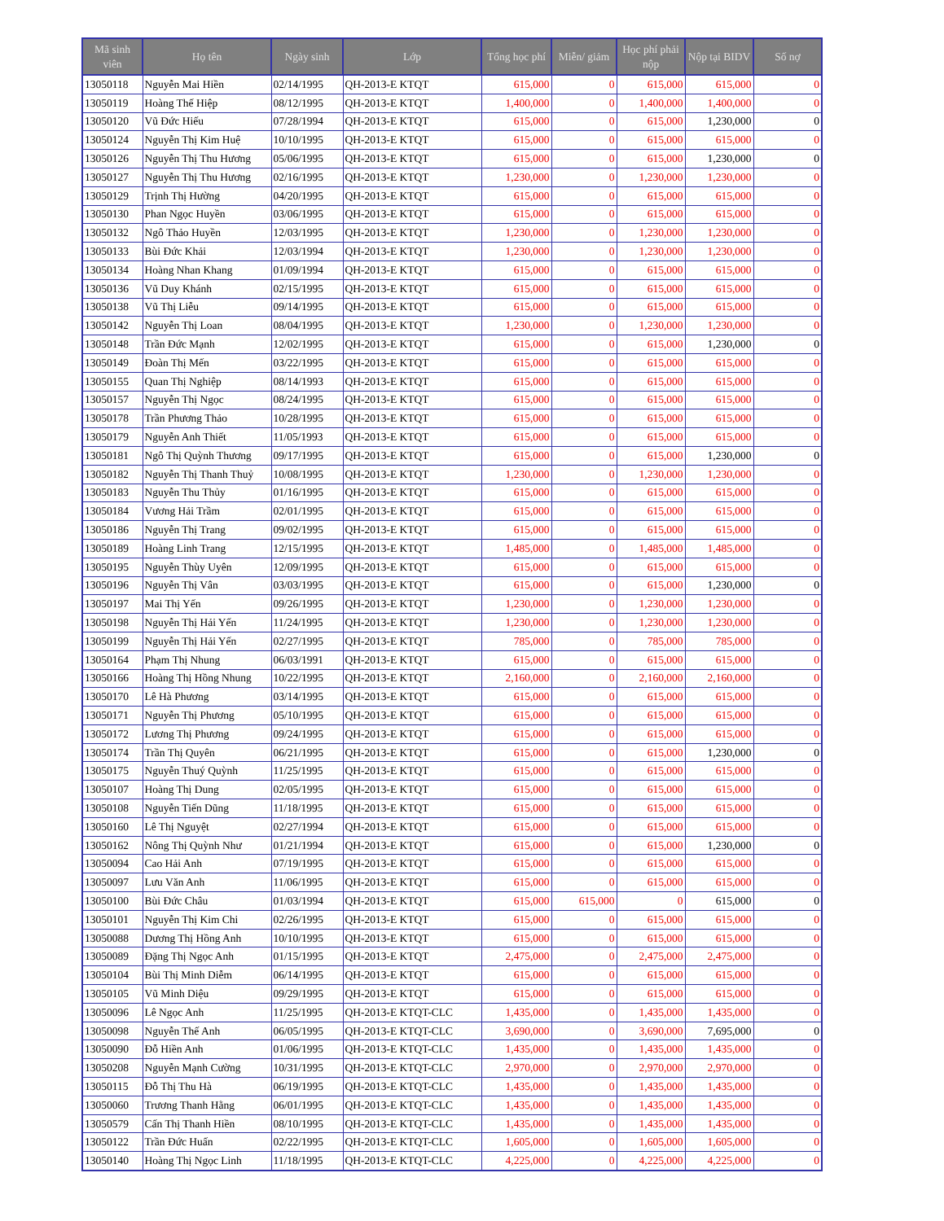| Mã sinh viên | Họ tên | Ngày sinh | Lớp | Tổng học phí | Miễn/ giảm | Học phí phải nộp | Nộp tại BIDV | Số nợ |
| --- | --- | --- | --- | --- | --- | --- | --- | --- |
| 13050118 | Nguyễn Mai Hiền | 02/14/1995 | QH-2013-E KTQT | 615,000 | 0 | 615,000 | 615,000 | 0 |
| 13050119 | Hoàng Thế Hiệp | 08/12/1995 | QH-2013-E KTQT | 1,400,000 | 0 | 1,400,000 | 1,400,000 | 0 |
| 13050120 | Vũ Đức Hiếu | 07/28/1994 | QH-2013-E KTQT | 615,000 | 0 | 615,000 | 1,230,000 | 0 |
| 13050124 | Nguyễn Thị Kim Huệ | 10/10/1995 | QH-2013-E KTQT | 615,000 | 0 | 615,000 | 615,000 | 0 |
| 13050126 | Nguyễn Thị Thu Hương | 05/06/1995 | QH-2013-E KTQT | 615,000 | 0 | 615,000 | 1,230,000 | 0 |
| 13050127 | Nguyễn Thị Thu Hương | 02/16/1995 | QH-2013-E KTQT | 1,230,000 | 0 | 1,230,000 | 1,230,000 | 0 |
| 13050129 | Trịnh Thị Hường | 04/20/1995 | QH-2013-E KTQT | 615,000 | 0 | 615,000 | 615,000 | 0 |
| 13050130 | Phan Ngọc Huyền | 03/06/1995 | QH-2013-E KTQT | 615,000 | 0 | 615,000 | 615,000 | 0 |
| 13050132 | Ngô Thảo Huyền | 12/03/1995 | QH-2013-E KTQT | 1,230,000 | 0 | 1,230,000 | 1,230,000 | 0 |
| 13050133 | Bùi Đức Khải | 12/03/1994 | QH-2013-E KTQT | 1,230,000 | 0 | 1,230,000 | 1,230,000 | 0 |
| 13050134 | Hoàng Nhan Khang | 01/09/1994 | QH-2013-E KTQT | 615,000 | 0 | 615,000 | 615,000 | 0 |
| 13050136 | Vũ Duy Khánh | 02/15/1995 | QH-2013-E KTQT | 615,000 | 0 | 615,000 | 615,000 | 0 |
| 13050138 | Vũ Thị Liễu | 09/14/1995 | QH-2013-E KTQT | 615,000 | 0 | 615,000 | 615,000 | 0 |
| 13050142 | Nguyễn Thị Loan | 08/04/1995 | QH-2013-E KTQT | 1,230,000 | 0 | 1,230,000 | 1,230,000 | 0 |
| 13050148 | Trần Đức Mạnh | 12/02/1995 | QH-2013-E KTQT | 615,000 | 0 | 615,000 | 1,230,000 | 0 |
| 13050149 | Đoàn Thị Mến | 03/22/1995 | QH-2013-E KTQT | 615,000 | 0 | 615,000 | 615,000 | 0 |
| 13050155 | Quan Thị Nghiệp | 08/14/1993 | QH-2013-E KTQT | 615,000 | 0 | 615,000 | 615,000 | 0 |
| 13050157 | Nguyễn Thị Ngọc | 08/24/1995 | QH-2013-E KTQT | 615,000 | 0 | 615,000 | 615,000 | 0 |
| 13050178 | Trần Phương Thảo | 10/28/1995 | QH-2013-E KTQT | 615,000 | 0 | 615,000 | 615,000 | 0 |
| 13050179 | Nguyễn Anh Thiết | 11/05/1993 | QH-2013-E KTQT | 615,000 | 0 | 615,000 | 615,000 | 0 |
| 13050181 | Ngô Thị Quỳnh Thương | 09/17/1995 | QH-2013-E KTQT | 615,000 | 0 | 615,000 | 1,230,000 | 0 |
| 13050182 | Nguyễn Thị Thanh Thuỷ | 10/08/1995 | QH-2013-E KTQT | 1,230,000 | 0 | 1,230,000 | 1,230,000 | 0 |
| 13050183 | Nguyễn Thu Thủy | 01/16/1995 | QH-2013-E KTQT | 615,000 | 0 | 615,000 | 615,000 | 0 |
| 13050184 | Vương Hải Trầm | 02/01/1995 | QH-2013-E KTQT | 615,000 | 0 | 615,000 | 615,000 | 0 |
| 13050186 | Nguyễn Thị Trang | 09/02/1995 | QH-2013-E KTQT | 615,000 | 0 | 615,000 | 615,000 | 0 |
| 13050189 | Hoàng Linh Trang | 12/15/1995 | QH-2013-E KTQT | 1,485,000 | 0 | 1,485,000 | 1,485,000 | 0 |
| 13050195 | Nguyễn Thùy Uyên | 12/09/1995 | QH-2013-E KTQT | 615,000 | 0 | 615,000 | 615,000 | 0 |
| 13050196 | Nguyễn Thị Vân | 03/03/1995 | QH-2013-E KTQT | 615,000 | 0 | 615,000 | 1,230,000 | 0 |
| 13050197 | Mai Thị Yến | 09/26/1995 | QH-2013-E KTQT | 1,230,000 | 0 | 1,230,000 | 1,230,000 | 0 |
| 13050198 | Nguyễn Thị Hải Yến | 11/24/1995 | QH-2013-E KTQT | 1,230,000 | 0 | 1,230,000 | 1,230,000 | 0 |
| 13050199 | Nguyễn Thị Hải Yến | 02/27/1995 | QH-2013-E KTQT | 785,000 | 0 | 785,000 | 785,000 | 0 |
| 13050164 | Phạm Thị Nhung | 06/03/1991 | QH-2013-E KTQT | 615,000 | 0 | 615,000 | 615,000 | 0 |
| 13050166 | Hoàng Thị Hồng Nhung | 10/22/1995 | QH-2013-E KTQT | 2,160,000 | 0 | 2,160,000 | 2,160,000 | 0 |
| 13050170 | Lê Hà Phương | 03/14/1995 | QH-2013-E KTQT | 615,000 | 0 | 615,000 | 615,000 | 0 |
| 13050171 | Nguyễn Thị Phương | 05/10/1995 | QH-2013-E KTQT | 615,000 | 0 | 615,000 | 615,000 | 0 |
| 13050172 | Lương Thị Phương | 09/24/1995 | QH-2013-E KTQT | 615,000 | 0 | 615,000 | 615,000 | 0 |
| 13050174 | Trần Thị Quyên | 06/21/1995 | QH-2013-E KTQT | 615,000 | 0 | 615,000 | 1,230,000 | 0 |
| 13050175 | Nguyễn Thuý Quỳnh | 11/25/1995 | QH-2013-E KTQT | 615,000 | 0 | 615,000 | 615,000 | 0 |
| 13050107 | Hoàng Thị Dung | 02/05/1995 | QH-2013-E KTQT | 615,000 | 0 | 615,000 | 615,000 | 0 |
| 13050108 | Nguyễn Tiến Dũng | 11/18/1995 | QH-2013-E KTQT | 615,000 | 0 | 615,000 | 615,000 | 0 |
| 13050160 | Lê Thị Nguyệt | 02/27/1994 | QH-2013-E KTQT | 615,000 | 0 | 615,000 | 615,000 | 0 |
| 13050162 | Nông Thị Quỳnh Như | 01/21/1994 | QH-2013-E KTQT | 615,000 | 0 | 615,000 | 1,230,000 | 0 |
| 13050094 | Cao Hải Anh | 07/19/1995 | QH-2013-E KTQT | 615,000 | 0 | 615,000 | 615,000 | 0 |
| 13050097 | Lưu Văn Anh | 11/06/1995 | QH-2013-E KTQT | 615,000 | 0 | 615,000 | 615,000 | 0 |
| 13050100 | Bùi Đức Châu | 01/03/1994 | QH-2013-E KTQT | 615,000 | 615,000 | 0 | 615,000 | 0 |
| 13050101 | Nguyễn Thị Kim Chi | 02/26/1995 | QH-2013-E KTQT | 615,000 | 0 | 615,000 | 615,000 | 0 |
| 13050088 | Dương Thị Hồng Anh | 10/10/1995 | QH-2013-E KTQT | 615,000 | 0 | 615,000 | 615,000 | 0 |
| 13050089 | Đặng Thị Ngọc Anh | 01/15/1995 | QH-2013-E KTQT | 2,475,000 | 0 | 2,475,000 | 2,475,000 | 0 |
| 13050104 | Bùi Thị Minh Diễm | 06/14/1995 | QH-2013-E KTQT | 615,000 | 0 | 615,000 | 615,000 | 0 |
| 13050105 | Vũ Minh Diệu | 09/29/1995 | QH-2013-E KTQT | 615,000 | 0 | 615,000 | 615,000 | 0 |
| 13050096 | Lê Ngọc Anh | 11/25/1995 | QH-2013-E KTQT-CLC | 1,435,000 | 0 | 1,435,000 | 1,435,000 | 0 |
| 13050098 | Nguyễn Thế Anh | 06/05/1995 | QH-2013-E KTQT-CLC | 3,690,000 | 0 | 3,690,000 | 7,695,000 | 0 |
| 13050090 | Đỗ Hiền Anh | 01/06/1995 | QH-2013-E KTQT-CLC | 1,435,000 | 0 | 1,435,000 | 1,435,000 | 0 |
| 13050208 | Nguyễn Mạnh Cường | 10/31/1995 | QH-2013-E KTQT-CLC | 2,970,000 | 0 | 2,970,000 | 2,970,000 | 0 |
| 13050115 | Đỗ Thị Thu Hà | 06/19/1995 | QH-2013-E KTQT-CLC | 1,435,000 | 0 | 1,435,000 | 1,435,000 | 0 |
| 13050060 | Trương Thanh Hằng | 06/01/1995 | QH-2013-E KTQT-CLC | 1,435,000 | 0 | 1,435,000 | 1,435,000 | 0 |
| 13050579 | Cấn Thị Thanh Hiền | 08/10/1995 | QH-2013-E KTQT-CLC | 1,435,000 | 0 | 1,435,000 | 1,435,000 | 0 |
| 13050122 | Trần Đức Huấn | 02/22/1995 | QH-2013-E KTQT-CLC | 1,605,000 | 0 | 1,605,000 | 1,605,000 | 0 |
| 13050140 | Hoàng Thị Ngọc Linh | 11/18/1995 | QH-2013-E KTQT-CLC | 4,225,000 | 0 | 4,225,000 | 4,225,000 | 0 |